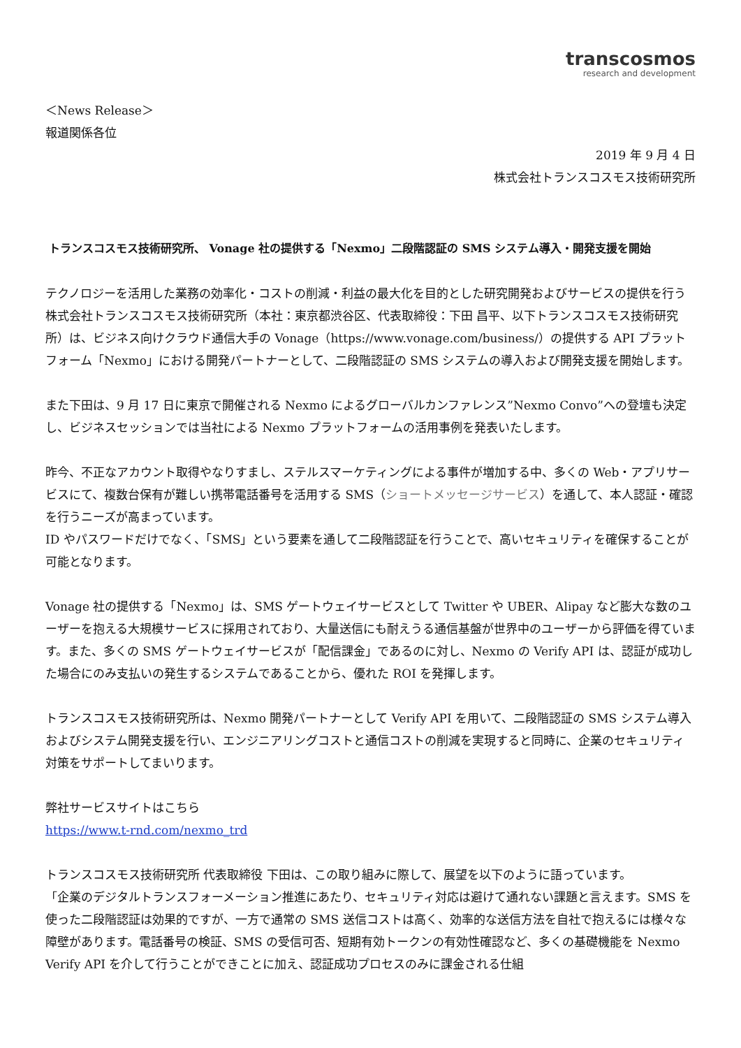transcosmos
research and development
＜News Release＞
報道関係各位
2019 年 9 月 4 日
株式会社トランスコスモス技術研究所
トランスコスモス技術研究所、 Vonage 社の提供する「Nexmo」二段階認証の SMS システム導入・開発支援を開始
テクノロジーを活用した業務の効率化・コストの削減・利益の最大化を目的とした研究開発およびサービスの提供を行う株式会社トランスコスモス技術研究所（本社：東京都渋谷区、代表取締役：下田 昌平、以下トランスコスモス技術研究所）は、ビジネス向けクラウド通信大手の Vonage（https://www.vonage.com/business/）の提供する API プラットフォーム「Nexmo」における開発パートナーとして、二段階認証の SMS システムの導入および開発支援を開始します。
また下田は、9 月 17 日に東京で開催される Nexmo によるグローバルカンファレンス”Nexmo Convo”への登壇も決定し、ビジネスセッションでは当社による Nexmo プラットフォームの活用事例を発表いたします。
昨今、不正なアカウント取得やなりすまし、ステルスマーケティングによる事件が増加する中、多くの Web・アプリサービスにて、複数台保有が難しい携帯電話番号を活用する SMS（ショートメッセージサービス）を通して、本人認証・確認を行うニーズが高まっています。
ID やパスワードだけでなく、「SMS」という要素を通して二段階認証を行うことで、高いセキュリティを確保することが可能となります。
Vonage 社の提供する「Nexmo」は、SMS ゲートウェイサービスとして Twitter や UBER、Alipay など膨大な数のユーザーを抱える大規模サービスに採用されており、大量送信にも耐えうる通信基盤が世界中のユーザーから評価を得ています。また、多くの SMS ゲートウェイサービスが「配信課金」であるのに対し、Nexmo の Verify API は、認証が成功した場合にのみ支払いの発生するシステムであることから、優れた ROI を発揮します。
トランスコスモス技術研究所は、Nexmo 開発パートナーとして Verify API を用いて、二段階認証の SMS システム導入およびシステム開発支援を行い、エンジニアリングコストと通信コストの削減を実現すると同時に、企業のセキュリティ対策をサポートしてまいります。
弊社サービスサイトはこちら
https://www.t-rnd.com/nexmo_trd
トランスコスモス技術研究所 代表取締役 下田は、この取り組みに際して、展望を以下のように語っています。
「企業のデジタルトランスフォーメーション推進にあたり、セキュリティ対応は避けて通れない課題と言えます。SMS を使った二段階認証は効果的ですが、一方で通常の SMS 送信コストは高く、効率的な送信方法を自社で抱えるには様々な障壁があります。電話番号の検証、SMS の受信可否、短期有効トークンの有効性確認など、多くの基礎機能を Nexmo Verify API を介して行うことができことに加え、認証成功プロセスのみに課金される仕組